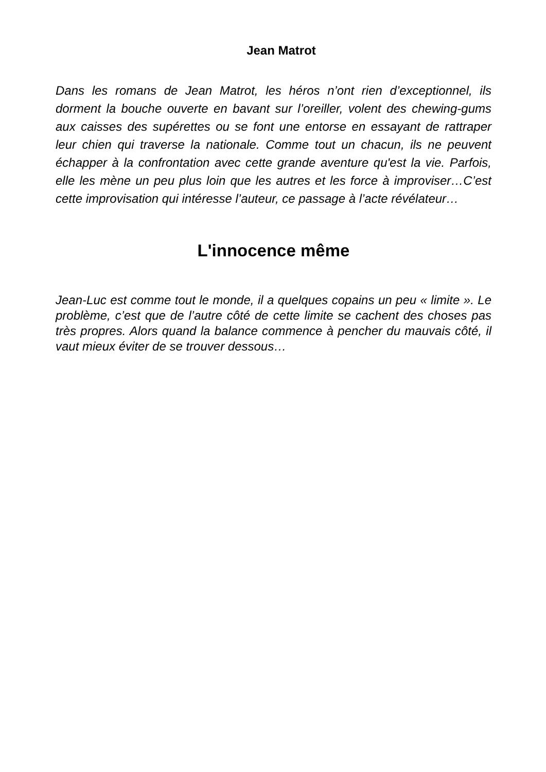Jean Matrot
Dans les romans de Jean Matrot, les héros n’ont rien d’exceptionnel, ils dorment la bouche ouverte en bavant sur l’oreiller, volent des chewing-gums aux caisses des supérettes ou se font une entorse en essayant de rattraper leur chien qui traverse la nationale. Comme tout un chacun, ils ne peuvent échapper à la confrontation avec cette grande aventure qu'est la vie. Parfois, elle les mène un peu plus loin que les autres et les force à improviser…C’est cette improvisation qui intéresse l’auteur, ce passage à l’acte révélateur…
L'innocence même
Jean-Luc est comme tout le monde, il a quelques copains un peu « limite ». Le problème, c’est que de l’autre côté de cette limite se cachent des choses pas très propres. Alors quand la balance commence à pencher du mauvais côté, il vaut mieux éviter de se trouver dessous…